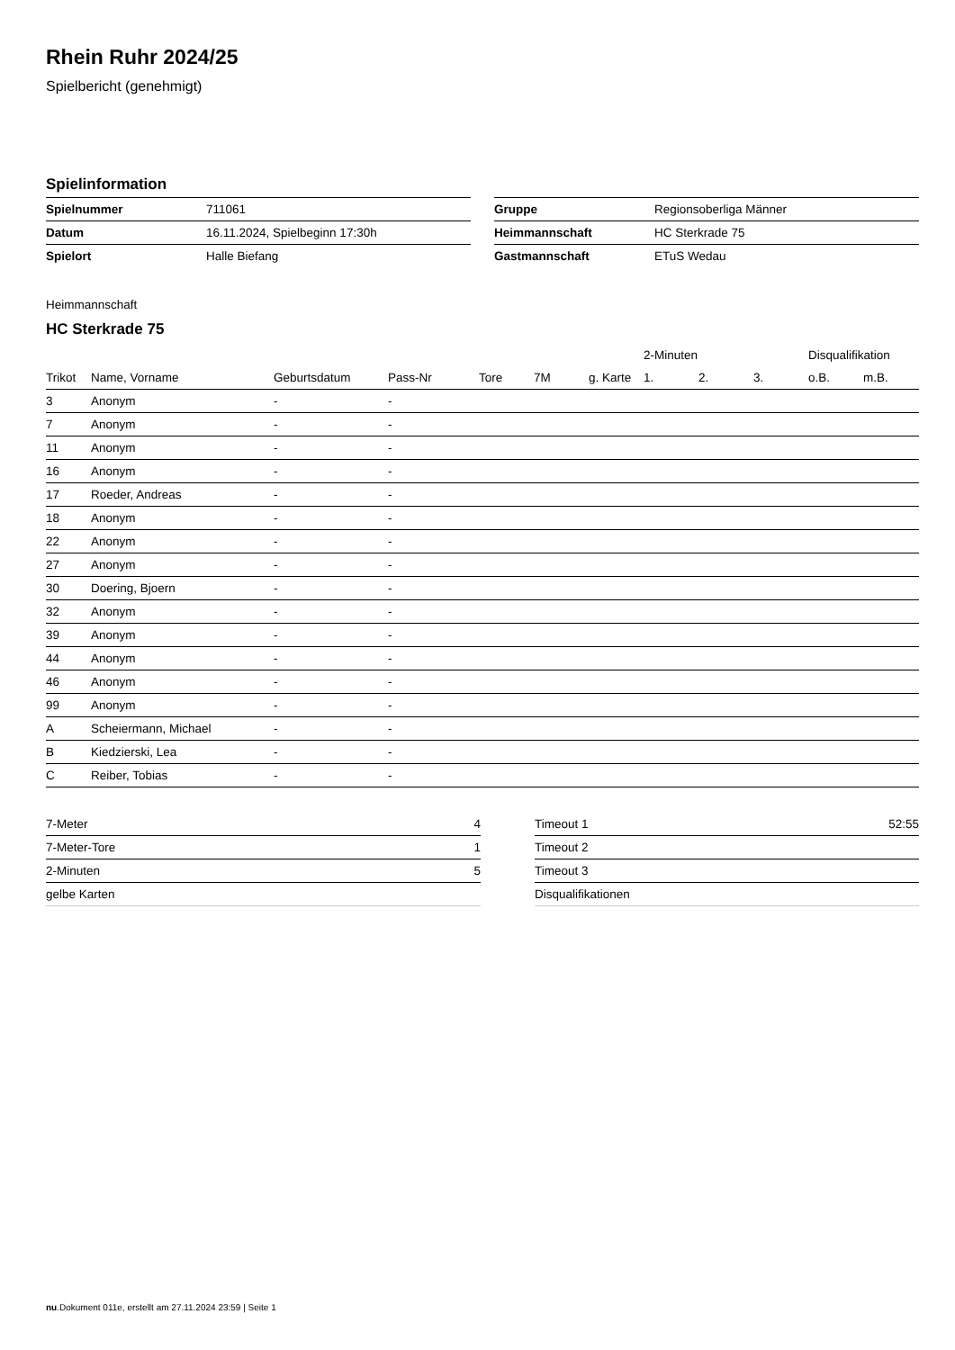Rhein Ruhr 2024/25
Spielbericht (genehmigt)
Spielinformation
| Spielnummer | 711061 |
| Datum | 16.11.2024, Spielbeginn 17:30h |
| Spielort | Halle Biefang |
| Gruppe | Regionsoberliga Männer |
| Heimmannschaft | HC Sterkrade 75 |
| Gastmannschaft | ETuS Wedau |
Heimmannschaft
HC Sterkrade 75
| | | | | | | | 2-Minuten | | | Disqualifikation | |
| --- | --- | --- | --- | --- | --- | --- | --- | --- | --- | --- | --- |
| Trikot | Name, Vorname | Geburtsdatum | Pass-Nr | Tore | 7M | g. Karte | 1. | 2. | 3. | o.B. | m.B. |
| 3 | Anonym | - | - | | | | | | | | |
| 7 | Anonym | - | - | | | | | | | | |
| 11 | Anonym | - | - | | | | | | | | |
| 16 | Anonym | - | - | | | | | | | | |
| 17 | Roeder, Andreas | - | - | | | | | | | | |
| 18 | Anonym | - | - | | | | | | | | |
| 22 | Anonym | - | - | | | | | | | | |
| 27 | Anonym | - | - | | | | | | | | |
| 30 | Doering, Bjoern | - | - | | | | | | | | |
| 32 | Anonym | - | - | | | | | | | | |
| 39 | Anonym | - | - | | | | | | | | |
| 44 | Anonym | - | - | | | | | | | | |
| 46 | Anonym | - | - | | | | | | | | |
| 99 | Anonym | - | - | | | | | | | | |
| A | Scheiermann, Michael | - | - | | | | | | | | |
| B | Kiedzierski, Lea | - | - | | | | | | | | |
| C | Reiber, Tobias | - | - | | | | | | | | |
| 7-Meter | 4 |
| 7-Meter-Tore | 1 |
| 2-Minuten | 5 |
| gelbe Karten | |
| Timeout 1 | 52:55 |
| Timeout 2 | |
| Timeout 3 | |
| Disqualifikationen | |
nu.Dokument 011e, erstellt am 27.11.2024 23:59 | Seite 1